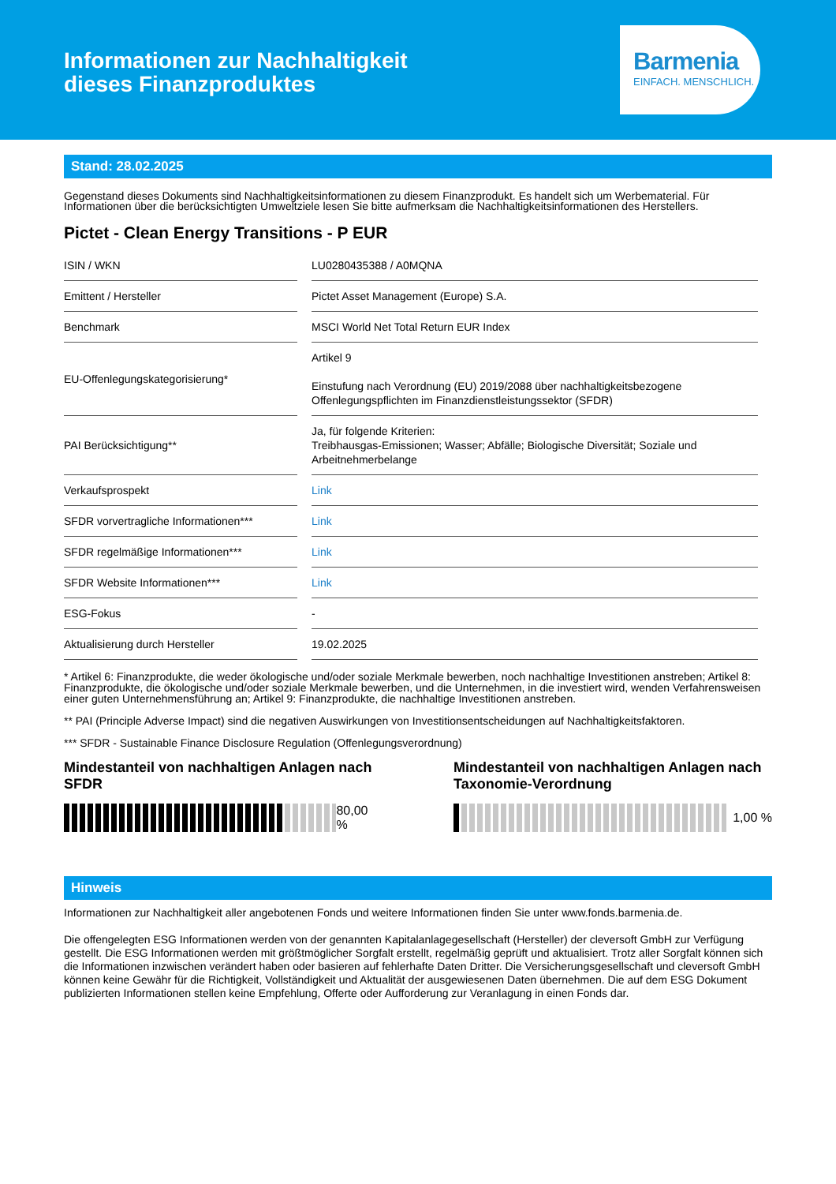Informationen zur Nachhaltigkeit
dieses Finanzproduktes
Barmenia
EINFACH. MENSCHLICH.
Stand: 28.02.2025
Gegenstand dieses Dokuments sind Nachhaltigkeitsinformationen zu diesem Finanzprodukt. Es handelt sich um Werbematerial. Für Informationen über die berücksichtigten Umweltziele lesen Sie bitte aufmerksam die Nachhaltigkeitsinformationen des Herstellers.
Pictet - Clean Energy Transitions - P EUR
| ISIN / WKN | LU0280435388 / A0MQNA |
| Emittent / Hersteller | Pictet Asset Management (Europe) S.A. |
| Benchmark | MSCI World Net Total Return EUR Index |
| EU-Offenlegungskategorisierung* | Artikel 9 Einstufung nach Verordnung (EU) 2019/2088 über nachhaltigkeitsbezogene Offenlegungspflichten im Finanzdienstleistungssektor (SFDR) |
| PAI Berücksichtigung** | Ja, für folgende Kriterien: Treibhausgas-Emissionen; Wasser; Abfälle; Biologische Diversität; Soziale und Arbeitnehmerbelange |
| Verkaufsprospekt | Link |
| SFDR vorvertragliche Informationen*** | Link |
| SFDR regelmäßige Informationen*** | Link |
| SFDR Website Informationen*** | Link |
| ESG-Fokus | - |
| Aktualisierung durch Hersteller | 19.02.2025 |
* Artikel 6: Finanzprodukte, die weder ökologische und/oder soziale Merkmale bewerben, noch nachhaltige Investitionen anstreben; Artikel 8: Finanzprodukte, die ökologische und/oder soziale Merkmale bewerben, und die Unternehmen, in die investiert wird, wenden Verfahrensweisen einer guten Unternehmensführung an; Artikel 9: Finanzprodukte, die nachhaltige Investitionen anstreben.
** PAI (Principle Adverse Impact) sind die negativen Auswirkungen von Investitionsentscheidungen auf Nachhaltigkeitsfaktoren.
*** SFDR - Sustainable Finance Disclosure Regulation (Offenlegungsverordnung)
Mindestanteil von nachhaltigen Anlagen nach SFDR
80,00 %
Mindestanteil von nachhaltigen Anlagen nach Taxonomie-Verordnung
1,00 %
Hinweis
Informationen zur Nachhaltigkeit aller angebotenen Fonds und weitere Informationen finden Sie unter www.fonds.barmenia.de.
Die offengelegten ESG Informationen werden von der genannten Kapitalanlagegesellschaft (Hersteller) der cleversoft GmbH zur Verfügung gestellt. Die ESG Informationen werden mit größtmöglicher Sorgfalt erstellt, regelmäßig geprüft und aktualisiert. Trotz aller Sorgfalt können sich die Informationen inzwischen verändert haben oder basieren auf fehlerhafte Daten Dritter. Die Versicherungsgesellschaft und cleversoft GmbH können keine Gewähr für die Richtigkeit, Vollständigkeit und Aktualität der ausgewiesenen Daten übernehmen. Die auf dem ESG Dokument publizierten Informationen stellen keine Empfehlung, Offerte oder Aufforderung zur Veranlagung in einen Fonds dar.